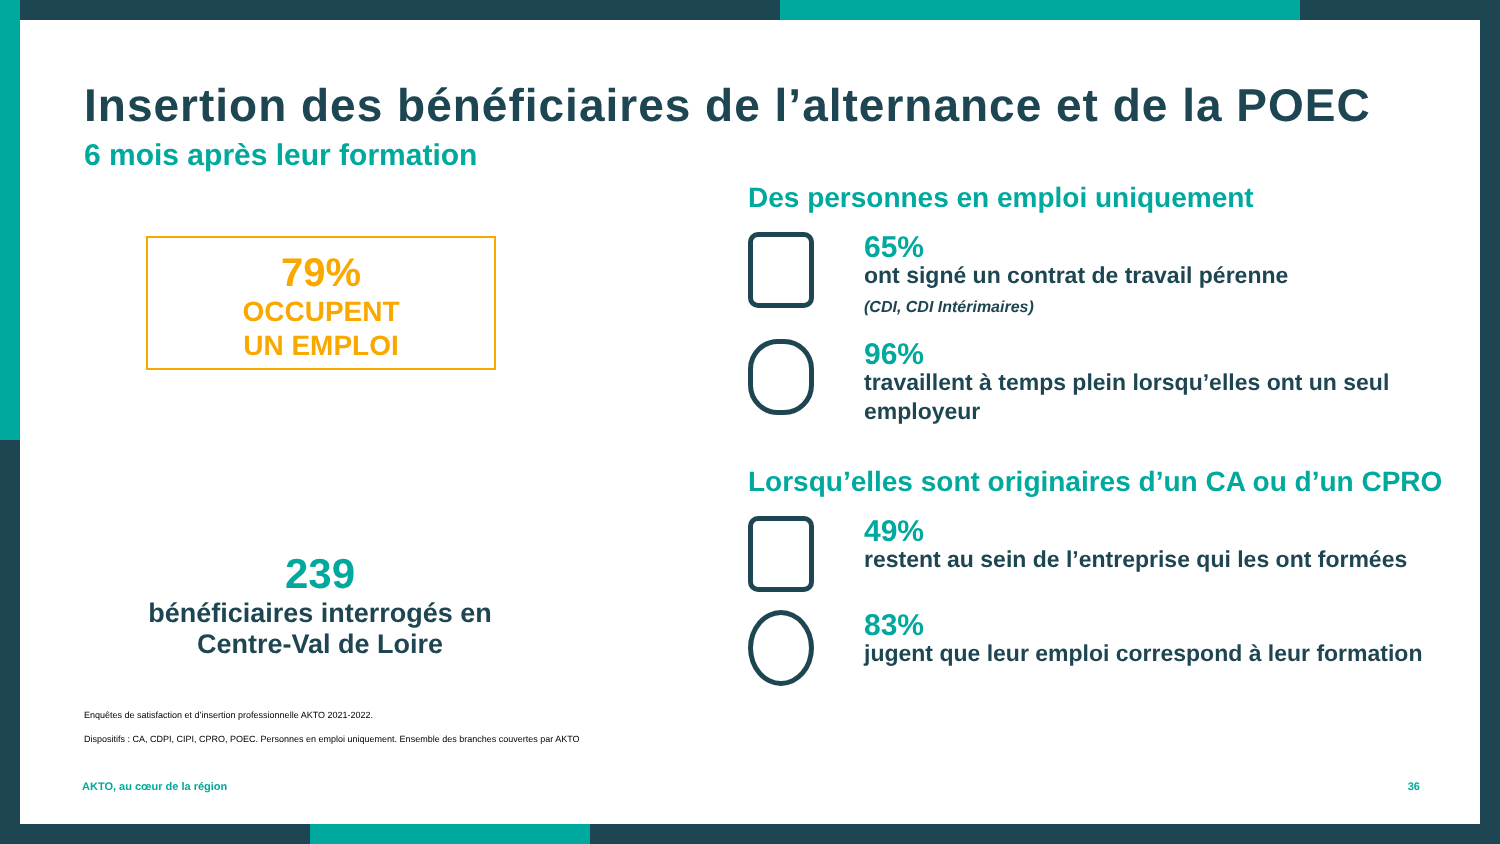Insertion des bénéficiaires de l’alternance et de la POEC
6 mois après leur formation
79%
OCCUPENT
UN EMPLOI
239
bénéficiaires interrogés en Centre-Val de Loire
Enquêtes de satisfaction et d’insertion professionnelle AKTO 2021-2022.
Dispositifs : CA, CDPI, CIPI, CPRO, POEC. Personnes en emploi uniquement. Ensemble des branches couvertes par AKTO
AKTO, au cœur de la région 36
Des personnes en emploi uniquement
65%
ont signé un contrat de travail pérenne
(CDI, CDI Intérimaires)
96%
travaillent à temps plein lorsqu’elles ont un seul employeur
Lorsqu’elles sont originaires d’un CA ou d’un CPRO
49%
restent au sein de l’entreprise qui les ont formées
83%
jugent que leur emploi correspond à leur formation